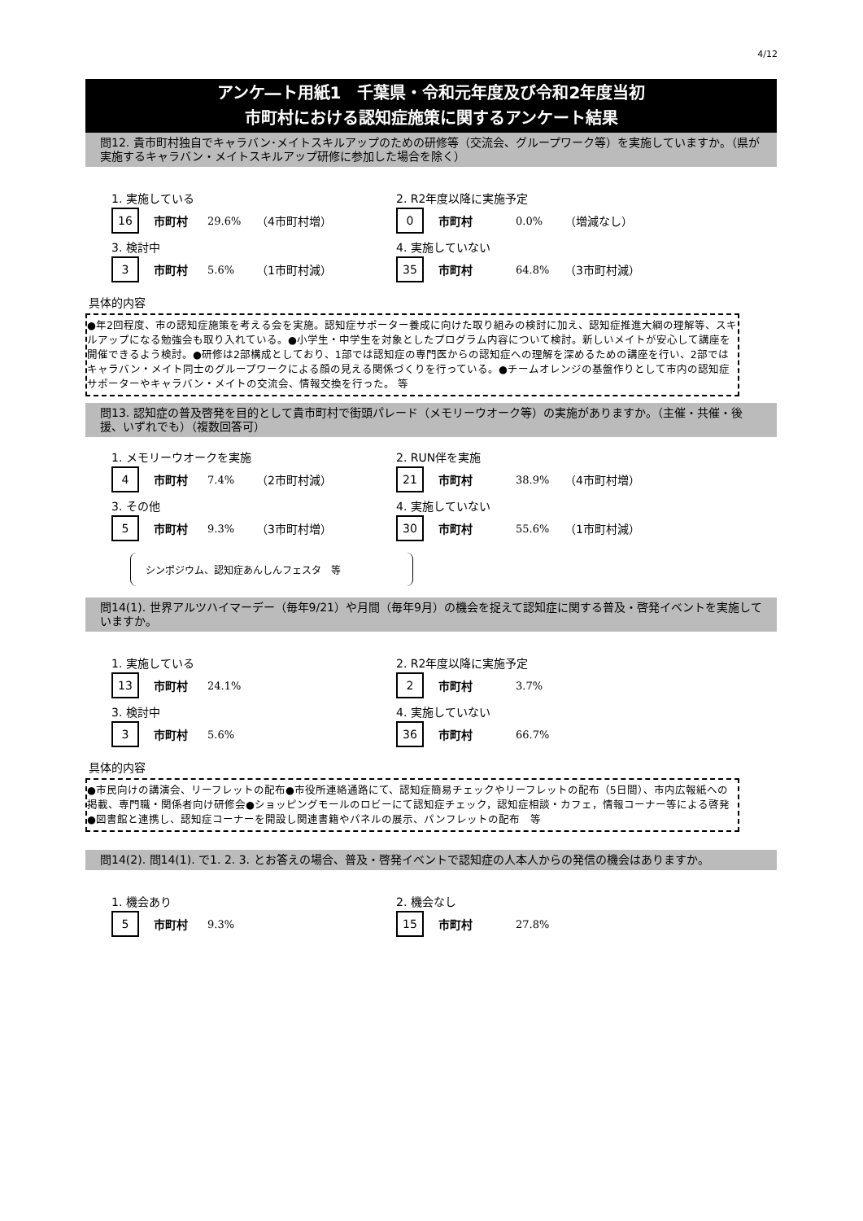4/12
アンケ―ト用紙1　千葉県・令和元年度及び令和2年度当初
市町村における認知症施策に関するアンケート結果
問12. 貴市町村独自でキャラバン･メイトスキルアップのための研修等（交流会、グループワーク等）を実施していますか。（県が実施するキャラバン・メイトスキルアップ研修に参加した場合を除く）
1. 実施している
16 市町村 29.6% （4市町村増）
2. R2年度以降に実施予定
0 市町村 0.0% （増減なし）
3. 検討中
3 市町村 5.6% （1市町村減）
4. 実施していない
35 市町村 64.8% （3市町村減）
具体的内容
●年2回程度、市の認知症施策を考える会を実施。認知症サポーター養成に向けた取り組みの検討に加え、認知症推進大綱の理解等、スキルアップになる勉強会も取り入れている。●小学生・中学生を対象としたプログラム内容について検討。新しいメイトが安心して講座を開催できるよう検討。●研修は2部構成としており、1部では認知症の専門医からの認知症への理解を深めるための講座を行い、2部ではキャラバン・メイト同士のグループワークによる顔の見える関係づくりを行っている。●チームオレンジの基盤作りとして市内の認知症サポーターやキャラバン・メイトの交流会、情報交換を行った。 等
問13. 認知症の普及啓発を目的として貴市町村で街頭パレード（メモリーウオーク等）の実施がありますか。（主催・共催・後援、いずれでも）（複数回答可）
1. メモリーウオークを実施
4 市町村 7.4% （2市町村減）
2. RUN伴を実施
21 市町村 38.9% （4市町村増）
3. その他
5 市町村 9.3% （3市町村増）
4. 実施していない
30 市町村 55.6% （1市町村減）
シンポジウム、認知症あんしんフェスタ　等
問14(1). 世界アルツハイマーデー（毎年9/21）や月間（毎年9月）の機会を捉えて認知症に関する普及・啓発イベントを実施していますか。
1. 実施している
13 市町村 24.1%
2. R2年度以降に実施予定
2 市町村 3.7%
3. 検討中
3 市町村 5.6%
4. 実施していない
36 市町村 66.7%
具体的内容
●市民向けの講演会、リーフレットの配布●市役所連絡通路にて、認知症簡易チェックやリーフレットの配布（5日間）、市内広報紙への掲載、専門職・関係者向け研修会●ショッピングモールのロビーにて認知症チェック，認知症相談・カフェ，情報コーナー等による啓発●図書館と連携し、認知症コーナーを開設し関連書籍やパネルの展示、パンフレットの配布　等
問14(2). 問14(1). で1. 2. 3. とお答えの場合、普及・啓発イベントで認知症の人本人からの発信の機会はありますか。
1. 機会あり
5 市町村 9.3%
2. 機会なし
15 市町村 27.8%